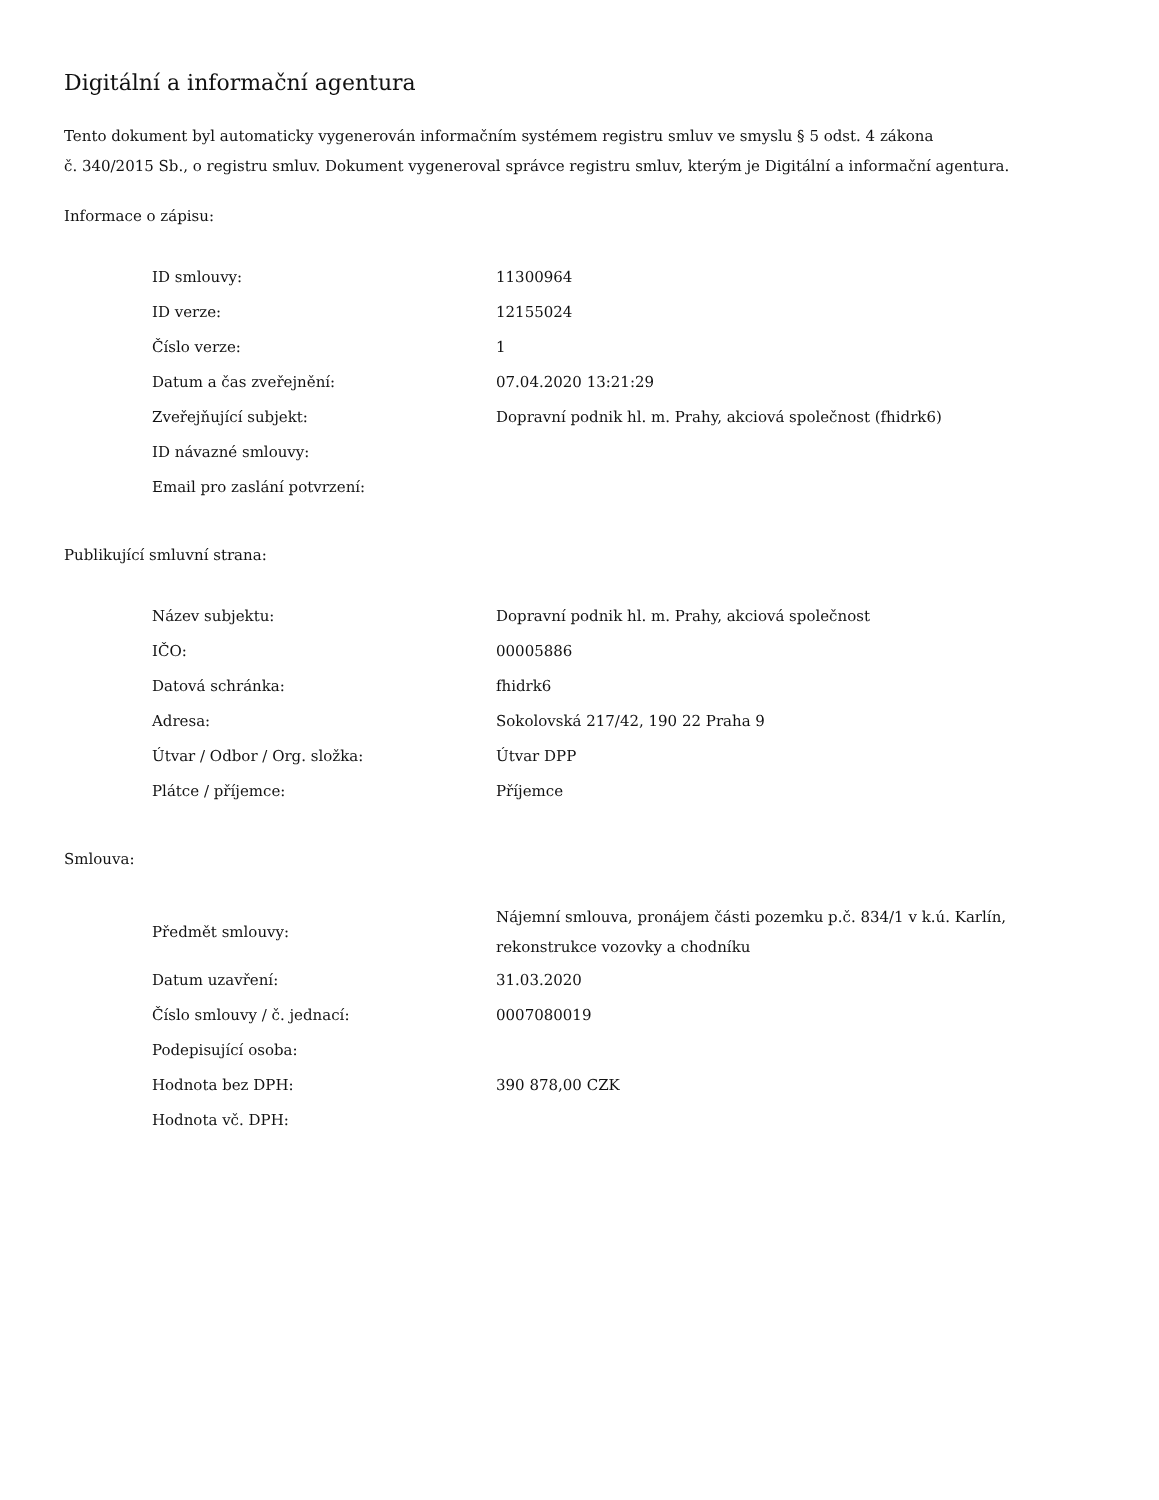Digitální a informační agentura
Tento dokument byl automaticky vygenerován informačním systémem registru smluv ve smyslu § 5 odst. 4 zákona
č. 340/2015 Sb., o registru smluv. Dokument vygeneroval správce registru smluv, kterým je Digitální a informační agentura.
Informace o zápisu:
| ID smlouvy: | 11300964 |
| ID verze: | 12155024 |
| Číslo verze: | 1 |
| Datum a čas zveřejnění: | 07.04.2020 13:21:29 |
| Zveřejňující subjekt: | Dopravní podnik hl. m. Prahy, akciová společnost (fhidrk6) |
| ID návazné smlouvy: | |
| Email pro zaslání potvrzení: | |
Publikující smluvní strana:
| Název subjektu: | Dopravní podnik hl. m. Prahy, akciová společnost |
| IČO: | 00005886 |
| Datová schránka: | fhidrk6 |
| Adresa: | Sokolovská 217/42, 190 22 Praha 9 |
| Útvar / Odbor / Org. složka: | Útvar DPP |
| Plátce / příjemce: | Příjemce |
Smlouva:
| Předmět smlouvy: | Nájemní smlouva, pronájem části pozemku p.č. 834/1 v k.ú. Karlín, rekonstrukce vozovky a chodníku |
| Datum uzavření: | 31.03.2020 |
| Číslo smlouvy / č. jednací: | 0007080019 |
| Podepisující osoba: | |
| Hodnota bez DPH: | 390 878,00 CZK |
| Hodnota vč. DPH: | |